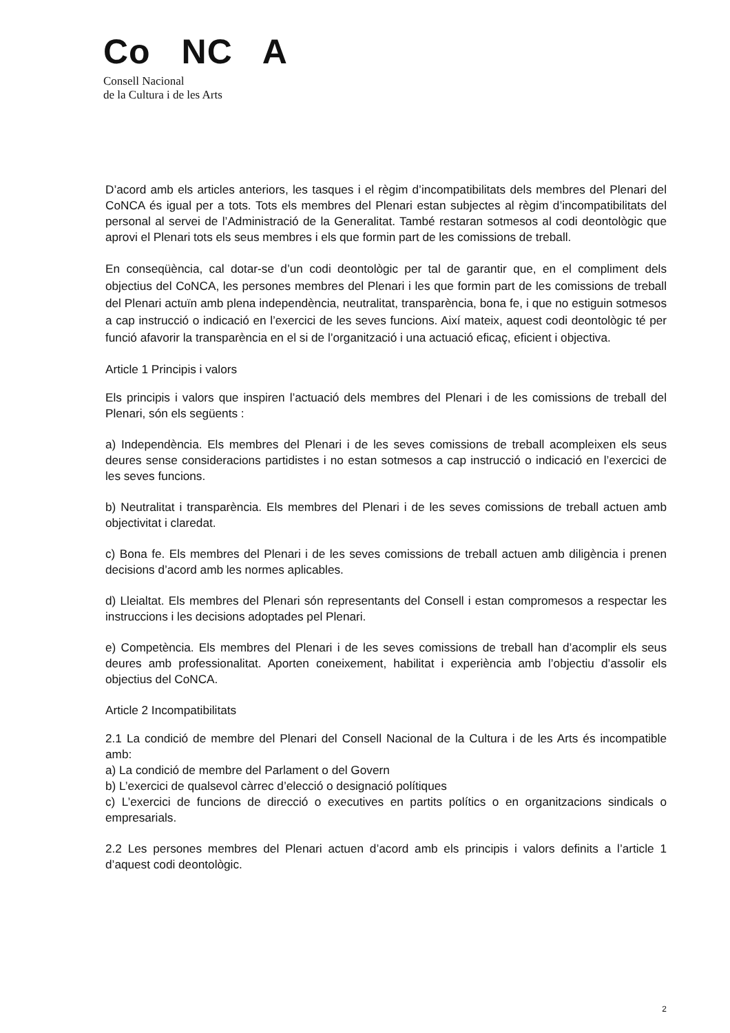Co NC A
Consell Nacional
de la Cultura i de les Arts
D’acord amb els articles anteriors, les tasques i el règim d’incompatibilitats dels membres del Plenari del CoNCA és igual per a tots. Tots els membres del Plenari estan subjectes al règim d’incompatibilitats del personal al servei de l’Administració de la Generalitat. També restaran sotmesos al codi deontològic que aprovi el Plenari tots els seus membres i els que formin part de les comissions de treball.
En conseqüència, cal dotar-se d’un codi deontològic per tal de garantir que, en el compliment dels objectius del CoNCA, les persones membres del Plenari i les que formin part de les comissions de treball del Plenari actuïn amb plena independència, neutralitat, transparència, bona fe, i que no estiguin sotmesos a cap instrucció o indicació en l’exercici de les seves funcions. Així mateix, aquest codi deontològic té per funció afavorir la transparència en el si de l’organització i una actuació eficaç, eficient i objectiva.
Article 1 Principis i valors
Els principis i valors que inspiren l’actuació dels membres del Plenari i de les comissions de treball del Plenari, són els següents :
a) Independència. Els membres del Plenari i de les seves comissions de treball acompleixen els seus deures sense consideracions partidistes i no estan sotmesos a cap instrucció o indicació en l’exercici de les seves funcions.
b) Neutralitat i transparència. Els membres del Plenari i de les seves comissions de treball actuen amb objectivitat i claredat.
c) Bona fe. Els membres del Plenari i de les seves comissions de treball actuen amb diligència i prenen decisions d’acord amb les normes aplicables.
d) Lleialtat. Els membres del Plenari són representants del Consell i estan compromesos a respectar les instruccions i les decisions adoptades pel Plenari.
e) Competència. Els membres del Plenari i de les seves comissions de treball han d’acomplir els seus deures amb professionalitat. Aporten coneixement, habilitat i experiència amb l’objectiu d’assolir els objectius del CoNCA.
Article 2 Incompatibilitats
2.1 La condició de membre del Plenari del Consell Nacional de la Cultura i de les Arts és incompatible amb:
a) La condició de membre del Parlament o del Govern
b) L’exercici de qualsevol càrrec d’elecció o designació polítiques
c) L’exercici de funcions de direcció o executives en partits polítics o en organitzacions sindicals o empresarials.
2.2 Les persones membres del Plenari actuen d’acord amb els principis i valors definits a l’article 1 d’aquest codi deontològic.
2